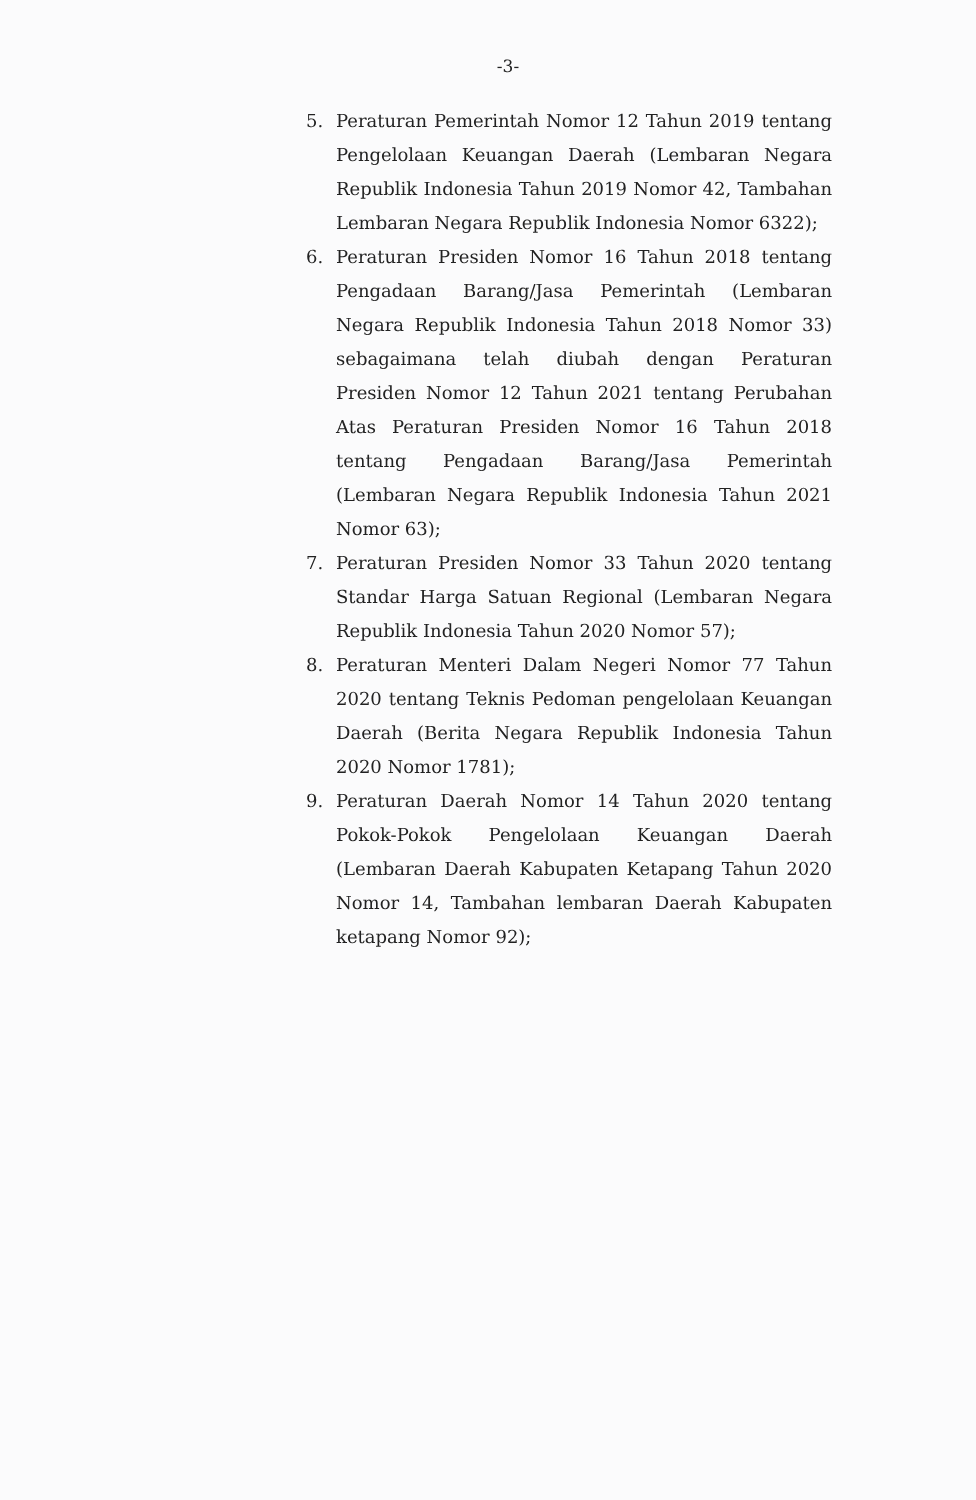-3-
5. Peraturan Pemerintah Nomor 12 Tahun 2019 tentang Pengelolaan Keuangan Daerah (Lembaran Negara Republik Indonesia Tahun 2019 Nomor 42, Tambahan Lembaran Negara Republik Indonesia Nomor 6322);
6. Peraturan Presiden Nomor 16 Tahun 2018 tentang Pengadaan Barang/Jasa Pemerintah (Lembaran Negara Republik Indonesia Tahun 2018 Nomor 33) sebagaimana telah diubah dengan Peraturan Presiden Nomor 12 Tahun 2021 tentang Perubahan Atas Peraturan Presiden Nomor 16 Tahun 2018 tentang Pengadaan Barang/Jasa Pemerintah (Lembaran Negara Republik Indonesia Tahun 2021 Nomor 63);
7. Peraturan Presiden Nomor 33 Tahun 2020 tentang Standar Harga Satuan Regional (Lembaran Negara Republik Indonesia Tahun 2020 Nomor 57);
8. Peraturan Menteri Dalam Negeri Nomor 77 Tahun 2020 tentang Teknis Pedoman pengelolaan Keuangan Daerah (Berita Negara Republik Indonesia Tahun 2020 Nomor 1781);
9. Peraturan Daerah Nomor 14 Tahun 2020 tentang Pokok-Pokok Pengelolaan Keuangan Daerah (Lembaran Daerah Kabupaten Ketapang Tahun 2020 Nomor 14, Tambahan lembaran Daerah Kabupaten ketapang Nomor 92);